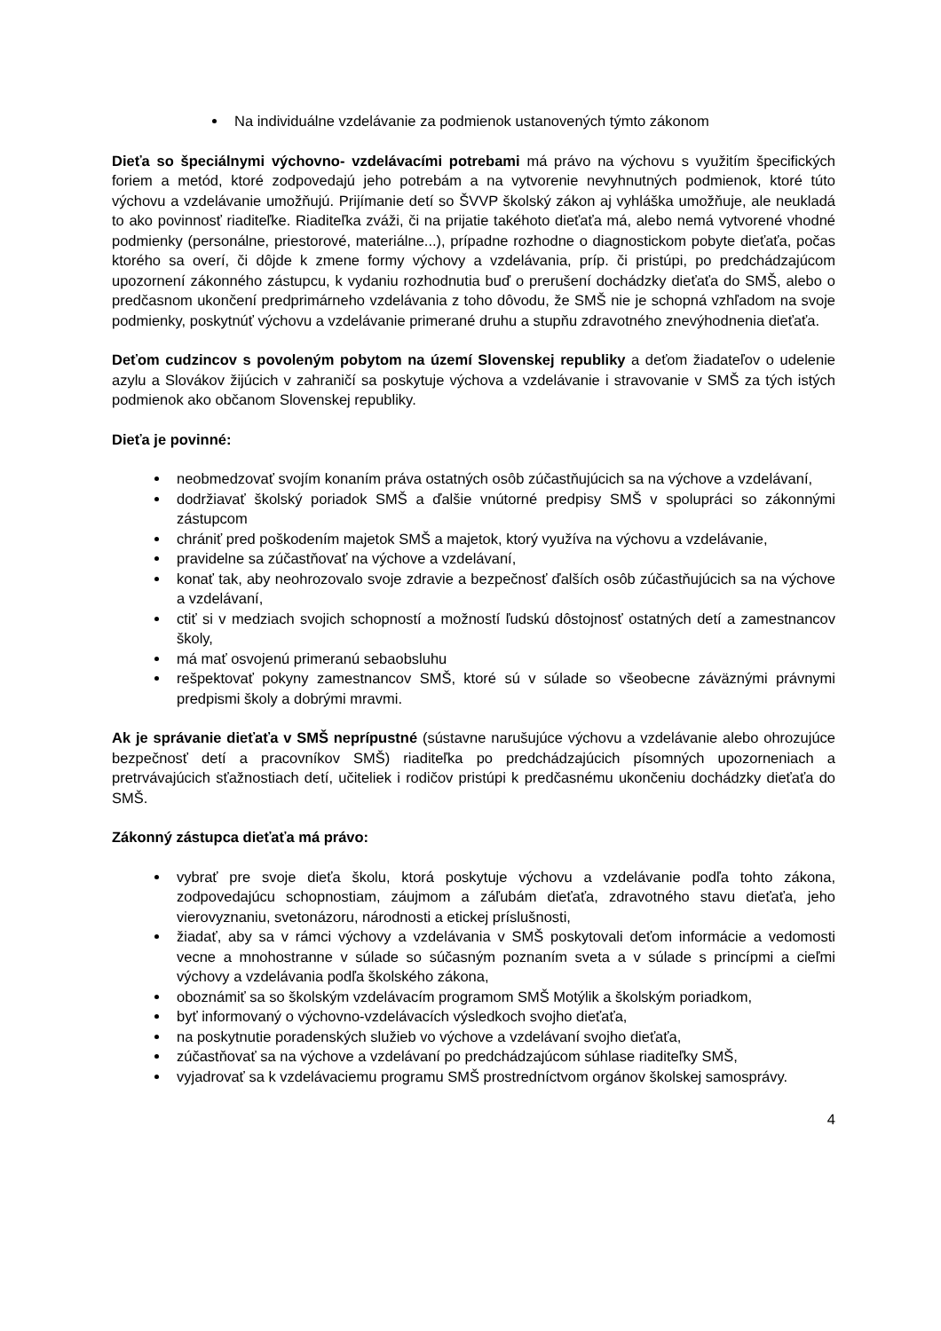Na individuálne vzdelávanie za podmienok ustanovených týmto zákonom
Dieťa so špeciálnymi výchovno- vzdelávacími potrebami má právo na výchovu s využitím špecifických foriem a metód, ktoré zodpovedajú jeho potrebám a na vytvorenie nevyhnutných podmienok, ktoré túto výchovu a vzdelávanie umožňujú. Prijímanie detí so ŠVVP školský zákon aj vyhláška umožňuje, ale neukladá to ako povinnosť riaditeľke. Riaditeľka zváži, či na prijatie takéhoto dieťaťa má, alebo nemá vytvorené vhodné podmienky (personálne, priestorové, materiálne...), prípadne rozhodne o diagnostickom pobyte dieťaťa, počas ktorého sa overí, či dôjde k zmene formy výchovy a vzdelávania, príp. či pristúpi, po predchádzajúcom upozornení zákonného zástupcu, k vydaniu rozhodnutia buď o prerušení dochádzky dieťaťa do SMŠ, alebo o predčasnom ukončení predprimárneho vzdelávania z toho dôvodu, že SMŠ nie je schopná vzhľadom na svoje podmienky, poskytnúť výchovu a vzdelávanie primerané druhu a stupňu zdravotného znevýhodnenia dieťaťa.
Deťom cudzincov s povoleným pobytom na území Slovenskej republiky a deťom žiadateľov o udelenie azylu a Slovákov žijúcich v zahraničí sa poskytuje výchova a vzdelávanie i stravovanie v SMŠ za tých istých podmienok ako občanom Slovenskej republiky.
Dieťa je povinné:
neobmedzovať svojím konaním práva ostatných osôb zúčastňujúcich sa na výchove a vzdelávaní,
dodržiavať školský poriadok SMŠ a ďalšie vnútorné predpisy SMŠ v spolupráci so zákonnými zástupcom
chrániť pred poškodením majetok SMŠ a majetok, ktorý využíva na výchovu a vzdelávanie,
pravidelne sa zúčastňovať na výchove a vzdelávaní,
konať tak, aby neohrozovalo svoje zdravie a bezpečnosť ďalších osôb zúčastňujúcich sa na výchove a vzdelávaní,
ctiť si v medziach svojich schopností a možností ľudskú dôstojnosť ostatných detí a zamestnancov školy,
má mať osvojenú primeranú sebaobsluhu
rešpektovať pokyny zamestnancov SMŠ, ktoré sú v súlade so všeobecne záväznými právnymi predpismi školy a dobrými mravmi.
Ak je správanie dieťaťa v SMŠ neprípustné (sústavne narušujúce výchovu a vzdelávanie alebo ohrozujúce bezpečnosť detí a pracovníkov SMŠ) riaditeľka po predchádzajúcich písomných upozorneniach a pretrvávajúcich sťažnostiach detí, učiteliek i rodičov pristúpi k predčasnému ukončeniu dochádzky dieťaťa do SMŠ.
Zákonný zástupca dieťaťa má právo:
vybrať pre svoje dieťa školu, ktorá poskytuje výchovu a vzdelávanie podľa tohto zákona, zodpovedajúcu schopnostiam, záujmom a záľubám dieťaťa, zdravotného stavu dieťaťa, jeho vierovyznaniu, svetonázoru, národnosti a etickej príslušnosti,
žiadať, aby sa v rámci výchovy a vzdelávania v SMŠ poskytovali deťom informácie a vedomosti vecne a mnohostranne v súlade so súčasným poznaním sveta a v súlade s princípmi a cieľmi výchovy a vzdelávania podľa školského zákona,
oboznámiť sa so školským vzdelávacím programom SMŠ Motýlik a školským poriadkom,
byť informovaný o výchovno-vzdelávacích výsledkoch svojho dieťaťa,
na poskytnutie poradenských služieb vo výchove a vzdelávaní svojho dieťaťa,
zúčastňovať sa na výchove a vzdelávaní po predchádzajúcom súhlase riaditeľky SMŠ,
vyjadrovať sa k vzdelávaciemu programu SMŠ prostredníctvom orgánov školskej samosprávy.
4